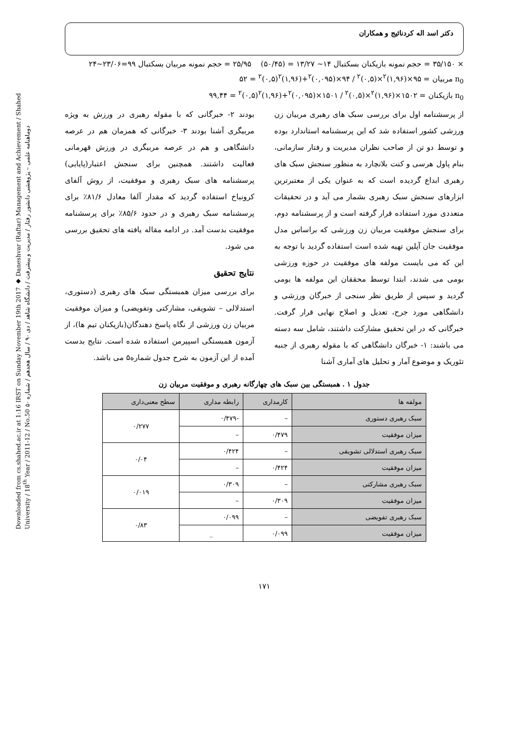Downloaded from cs.shahed.ac.ir at 1:16 IRST on Sunday November 19th 2017 ◆ Daneshvar (Raftar) Management and Achievement / Shahed University / 18<sup>th</sup> Year / 2011-12 / No.50 دوماهنامه علمی – پژوهشی دانشور رفتار / مدیریت و پیشرفت / دانشگاه شاهد / دی ۹۰ / سال هجدهم / شماره ۵۰
دکتر اسد اله کردنائیج و همکاران
× ۳۵/۱۵۰ = حجم نمونه بازیکنان بسکتبال ۱۴~ ۱۳/۲۷ = (۵۰/۴۵) ۲۵/۹۵ = حجم نمونه مربیان بسکتبال ۹۹=۲۳/۰۶~۲۴
n<sub>0</sub> مربیان = ۹۵×(۱,۹۶)<sup>۲</sup>×(۰,۵)<sup>۲</sup> / ۹۴×(۰,۰۹۵)<sup>۲</sup>+(۱,۹۶)<sup>۲</sup>(۰,۵)<sup>۲</sup> = ۵۲
n<sub>0</sub> بازیکنان = ۱۵۰۲×(۱,۹۶)<sup>۲</sup>×(۰,۵)<sup>۲</sup> / ۱۵۰۱×(۰,۰۹۵)<sup>۲</sup>+(۱,۹۶)<sup>۲</sup>(۰,۵)<sup>۲</sup> = ۹۹,۴۴
از پرسشنامه اول برای بررسی سبک های رهبری مربیان زن ورزشی کشور استفاده شد که این پرسشنامه استاندارد بوده و توسط دو تن از صاحب نظران مدیریت و رفتار سازمانی، بنام پاول هرسی و کنت بلانچارد به منظور سنجش سبک های رهبری ابداع گردیده است که به عنوان یکی از معتبرترین ابزارهای سنجش سبک رهبری بشمار می آید و در تحقیقات متعددی مورد استفاده قرار گرفته است و از پرسشنامه دوم، برای سنجش موفقیت مربیان زن ورزشی که براساس مدل موفقیت جان آپلین تهیه شده است استفاده گردید با توجه به این که می بایست مولفه های موفقیت در حوزه ورزشی بومی می شدند، ابتدا توسط محققان این مولفه ها بومی گردید و سپس از طریق نظر سنجی از خبرگان ورزشی و دانشگاهی مورد جرح، تعدیل و اصلاح نهایی قرار گرفت. خبرگانی که در این تحقیق مشارکت داشتند، شامل سه دسته می باشند: ۱- خبرگان دانشگاهی که با مقوله رهبری از جنبه تئوریک و موضوع آمار و تحلیل های آماری آشنا
بودند ۲- خبرگانی که با مقوله رهبری در ورزش به ویژه مربیگری آشنا بودند ۳- خبرگانی که همزمان هم در عرصه دانشگاهی و هم در عرصه مربیگری در ورزش قهرمانی فعالیت داشتند. همچنین برای سنجش اعتبار(پایایی) پرسشنامه های سبک رهبری و موفقیت، از روش آلفای کرونباخ استفاده گردید که مقدار آلفا معادل ۸۱/۶٪ برای پرسشنامه سبک رهبری و در حدود ۸۵/۶٪ برای پرسشنامه موفقیت بدست آمد. در ادامه مقاله یافته های تحقیق بررسی می شود.
نتایج تحقیق
برای بررسی میزان همبستگی سبک های رهبری (دستوری، استدلالی – تشویقی، مشارکتی وتفویضی) و میزان موفقیت مربیان زن ورزشی از نگاه پاسخ دهندگان(بازیکنان تیم ها)، از آزمون همبستگی اسپیرمن استفاده شده است. نتایج بدست آمده از این آزمون به شرح جدول شماره۵ می باشد.
جدول ۱ . همبستگی بین سبک های چهارگانه رهبری و موفقیت مربیان زن
| مولفه ها | کارمداری | رابطه مداری | سطح معنی‌داری |
| --- | --- | --- | --- |
| سبک رهبری دستوری | – | -۰/۴۷۹ | ۰/۲۷۷ |
| میزان موفقیت | ۰/۴۷۹ | – | |
| سبک رهبری استدلالی تشویقی | – | ۰/۴۲۴ | ۰/۰۴ |
| میزان موفقیت | ۰/۴۲۴ | – | |
| سبک رهبری مشارکتی | – | ۰/۳۰۹ | ۰/۰۱۹ |
| میزان موفقیت | ۰/۳۰۹ | – | |
| سبک رهبری تفویضی | – | ۰/۰۹۹ | ۰/۸۳ |
| میزان موفقیت | ۰/۰۹۹ | _ | |
۱۷۱